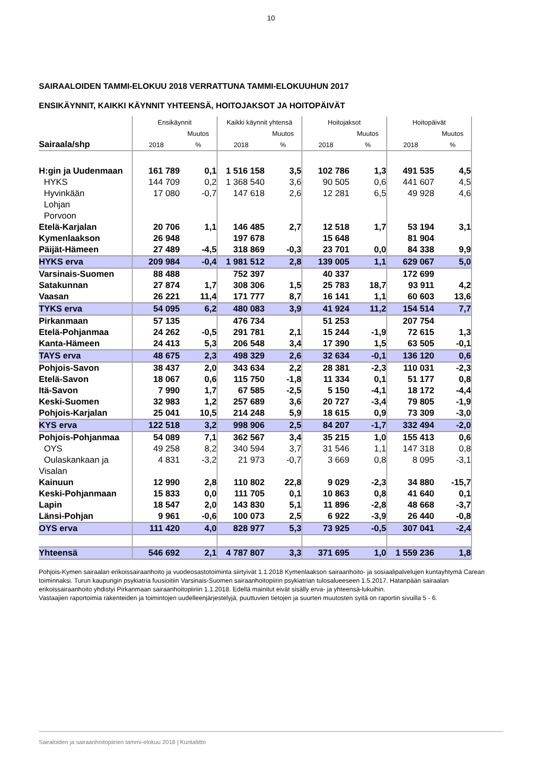10
SAIRAALOIDEN TAMMI-ELOKUU 2018 VERRATTUNA TAMMI-ELOKUUHUN 2017
ENSIKÄYNNIT, KAIKKI KÄYNNIT YHTEENSÄ, HOITOJAKSOT JA HOITOPÄIVÄT
| | Ensikäynnit | | Kaikki käynnit yhtensä | | Hoitojaksot | | Hoitopäivät | |
| --- | --- | --- | --- | --- | --- | --- | --- | --- |
| | | Muutos | | Muutos | | Muutos | | Muutos |
| Sairaala/shp | 2018 | % | 2018 | % | 2018 | % | 2018 | % |
| H:gin ja Uudenmaan | 161 789 | 0,1 | 1 516 158 | 3,5 | 102 786 | 1,3 | 491 535 | 4,5 |
| HYKS | 144 709 | 0,2 | 1 368 540 | 3,6 | 90 505 | 0,6 | 441 607 | 4,5 |
| Hyvinkään | 17 080 | -0,7 | 147 618 | 2,6 | 12 281 | 6,5 | 49 928 | 4,6 |
| Lohjan | | | | | | | | |
| Porvoon | | | | | | | | |
| Etelä-Karjalan | 20 706 | 1,1 | 146 485 | 2,7 | 12 518 | 1,7 | 53 194 | 3,1 |
| Kymenlaakson | 26 948 | | 197 678 | | 15 648 | | 81 904 | |
| Päijät-Hämeen | 27 489 | -4,5 | 318 869 | -0,3 | 23 701 | 0,0 | 84 338 | 9,9 |
| HYKS erva | 209 984 | -0,4 | 1 981 512 | 2,8 | 139 005 | 1,1 | 629 067 | 5,0 |
| Varsinais-Suomen | 88 488 | | 752 397 | | 40 337 | | 172 699 | |
| Satakunnan | 27 874 | 1,7 | 308 306 | 1,5 | 25 783 | 18,7 | 93 911 | 4,2 |
| Vaasan | 26 221 | 11,4 | 171 777 | 8,7 | 16 141 | 1,1 | 60 603 | 13,6 |
| TYKS erva | 54 095 | 6,2 | 480 083 | 3,9 | 41 924 | 11,2 | 154 514 | 7,7 |
| Pirkanmaan | 57 135 | | 476 734 | | 51 253 | | 207 754 | |
| Etelä-Pohjanmaa | 24 262 | -0,5 | 291 781 | 2,1 | 15 244 | -1,9 | 72 615 | 1,3 |
| Kanta-Hämeen | 24 413 | 5,3 | 206 548 | 3,4 | 17 390 | 1,5 | 63 505 | -0,1 |
| TAYS erva | 48 675 | 2,3 | 498 329 | 2,6 | 32 634 | -0,1 | 136 120 | 0,6 |
| Pohjois-Savon | 38 437 | 2,0 | 343 634 | 2,2 | 28 381 | -2,3 | 110 031 | -2,3 |
| Etelä-Savon | 18 067 | 0,6 | 115 750 | -1,8 | 11 334 | 0,1 | 51 177 | 0,8 |
| Itä-Savon | 7 990 | 1,7 | 67 585 | -2,5 | 5 150 | -4,1 | 18 172 | -4,4 |
| Keski-Suomen | 32 983 | 1,2 | 257 689 | 3,6 | 20 727 | -3,4 | 79 805 | -1,9 |
| Pohjois-Karjalan | 25 041 | 10,5 | 214 248 | 5,9 | 18 615 | 0,9 | 73 309 | -3,0 |
| KYS erva | 122 518 | 3,2 | 998 906 | 2,5 | 84 207 | -1,7 | 332 494 | -2,0 |
| Pohjois-Pohjanmaa | 54 089 | 7,1 | 362 567 | 3,4 | 35 215 | 1,0 | 155 413 | 0,6 |
| OYS | 49 258 | 8,2 | 340 594 | 3,7 | 31 546 | 1,1 | 147 318 | 0,8 |
| Oulaskankaan ja | 4 831 | -3,2 | 21 973 | -0,7 | 3 669 | 0,8 | 8 095 | -3,1 |
| Visalan | | | | | | | | |
| Kainuun | 12 990 | 2,8 | 110 802 | 22,8 | 9 029 | -2,3 | 34 880 | -15,7 |
| Keski-Pohjanmaan | 15 833 | 0,0 | 111 705 | 0,1 | 10 863 | 0,8 | 41 640 | 0,1 |
| Lapin | 18 547 | 2,0 | 143 830 | 5,1 | 11 896 | -2,8 | 48 668 | -3,7 |
| Länsi-Pohjan | 9 961 | -0,6 | 100 073 | 2,5 | 6 922 | -3,9 | 26 440 | -0,8 |
| OYS erva | 111 420 | 4,0 | 828 977 | 5,3 | 73 925 | -0,5 | 307 041 | -2,4 |
| Yhteensä | 546 692 | 2,1 | 4 787 807 | 3,3 | 371 695 | 1,0 | 1 559 236 | 1,8 |
Pohjois-Kymen sairaalan erikoissairaanhoito ja vuodeosastotoiminta siirtyivät 1.1.2018 Kymenlaakson sairaanhoito- ja sosiaalipalvelujen kuntayhtymä Carean toiminnaksi. Turun kaupungin psykiatria fuusioitiin Varsinais-Suomen sairaanhoitopiirin psykiatrian tulosalueeseen 1.5.2017. Hatanpään sairaalan erikoissairaanhoito yhdistyi Pirkanmaan sairaanhoitopiiriin 1.1.2018. Edellä mainitut eivät sisälly erva- ja yhteensä-lukuihin.
Vastaajien raportoimia rakenteiden ja toimintojen uudelleenjärjestelyjä, puuttuvien tietojen ja suurten muutosten syitä on raportin sivuilla 5 - 6.
Sairaloiden ja sairaanhoitopiirien tammi-elokuu 2018 | Kuntaliitto